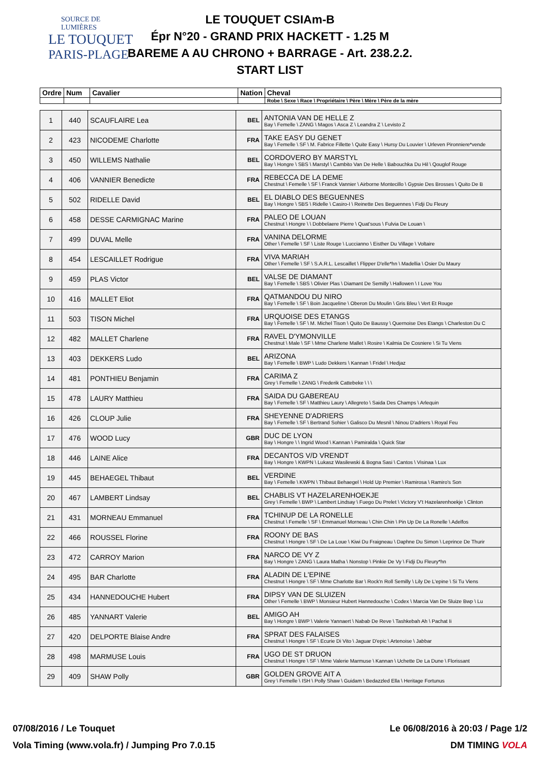SOURCE DE LUMIÈRES
LE TOUQUET
PARIS-PLAGE
LE TOUQUET CSIAm-B
Épr N°20 - GRAND PRIX HACKETT - 1.25 M
BAREME A AU CHRONO + BARRAGE - Art. 238.2.2.
START LIST
| Ordre | Num | Cavalier | Nation | Cheval |
| --- | --- | --- | --- | --- |
| | | | | Robe \ Sexe \ Race \ Propriétaire \ Père \ Mère \ Père de la mère |
| 1 | 440 | SCAUFLAIRE Lea | BEL | ANTONIA VAN DE HELLE Z Bay \ Femelle \ ZANG \ Magos \ Asca Z \ Leandra Z \ Levisto Z |
| 2 | 423 | NICODEME Charlotte | FRA | TAKE EASY DU GENET Bay \ Femelle \ SF \ M. Fabrice Fillette \ Quite Easy \ Hursy Du Louvier \ Urleven Pironniere*vende |
| 3 | 450 | WILLEMS Nathalie | BEL | CORDOVERO BY MARSTYL Bay \ Hongre \ SBS \ Marstyl \ Cambito Van De Helle \ Babouchka Du Hil \ Qouglof Rouge |
| 4 | 406 | VANNIER Benedicte | FRA | REBECCA DE LA DEME Chestnut \ Femelle \ SF \ Franck Vannier \ Airborne Montecillo \ Gypsie Des Brosses \ Quito De B |
| 5 | 502 | RIDELLE David | BEL | EL DIABLO DES BEGUENNES Bay \ Hongre \ SBS \ Ridelle \ Casiro-I \ Reinette Des Beguennes \ Fidji Du Fleury |
| 6 | 458 | DESSE CARMIGNAC Marine | FRA | PALEO DE LOUAN Chestnut \ Hongre \ \ Dobbelaere Pierre \ Quat'sous \ Fulvia De Louan \ |
| 7 | 499 | DUVAL Melle | FRA | VANINA DELORME Other \ Femelle \ SF \ Liste Rouge \ Luccianno \ Eisther Du Village \ Voltaire |
| 8 | 454 | LESCAILLET Rodrigue | FRA | VIVA MARIAH Other \ Femelle \ SF \ S.A.R.L. Lescaillet \ Flipper D'elle*hn \ Madellia \ Osier Du Maury |
| 9 | 459 | PLAS Victor | BEL | VALSE DE DIAMANT Bay \ Femelle \ SBS \ Olivier Plas \ Diamant De Semilly \ Hallowen \ I Love You |
| 10 | 416 | MALLET Eliot | FRA | QATMANDOU DU NIRO Bay \ Femelle \ SF \ Boin Jacqueline \ Oberon Du Moulin \ Gris Bleu \ Vert Et Rouge |
| 11 | 503 | TISON Michel | FRA | URQUOISE DES ETANGS Bay \ Femelle \ SF \ M. Michel Tison \ Quito De Baussy \ Quernoise Des Etangs \ Charleston Du C |
| 12 | 482 | MALLET Charlene | FRA | RAVEL D'YMONVILLE Chestnut \ Male \ SF \ Mme Charlene Mallet \ Rosire \ Kalmia De Cosniere \ Si Tu Viens |
| 13 | 403 | DEKKERS Ludo | BEL | ARIZONA Bay \ Femelle \ BWP \ Ludo Dekkers \ Kannan \ Fridel \ Hedjaz |
| 14 | 481 | PONTHIEU Benjamin | FRA | CARIMA Z Grey \ Femelle \ ZANG \ Frederik Cattebeke \ \ \ |
| 15 | 478 | LAURY Matthieu | FRA | SAIDA DU GABEREAU Bay \ Femelle \ SF \ Matthieu Laury \ Allegreto \ Saida Des Champs \ Arlequin |
| 16 | 426 | CLOUP Julie | FRA | SHEYENNE D'ADRIERS Bay \ Femelle \ SF \ Bertrand Sohier \ Galisco Du Mesnil \ Ninou D'adriers \ Royal Feu |
| 17 | 476 | WOOD Lucy | GBR | DUC DE LYON Bay \ Hongre \ \ Ingrid Wood \ Kannan \ Pamiralda \ Quick Star |
| 18 | 446 | LAINE Alice | FRA | DECANTOS V/D VRENDT Bay \ Hongre \ KWPN \ Lukasz Wasilewski & Bogna Sasi \ Cantos \ Visinaa \ Lux |
| 19 | 445 | BEHAEGEL Thibaut | BEL | VERDINE Bay \ Femelle \ KWPN \ Thibaut Behaegel \ Hold Up Premier \ Ramirosa \ Ramiro's Son |
| 20 | 467 | LAMBERT Lindsay | BEL | CHABLIS VT HAZELARENHOEKJE Grey \ Femelle \ BWP \ Lambert Lindsay \ Fuego Du Prelet \ Victory V't Hazelarenhoekje \ Clinton |
| 21 | 431 | MORNEAU Emmanuel | FRA | TCHINUP DE LA RONELLE Chestnut \ Femelle \ SF \ Emmanuel Morneau \ Chin Chin \ Pin Up De La Ronelle \ Adelfos |
| 22 | 466 | ROUSSEL Florine | FRA | ROONY DE BAS Chestnut \ Hongre \ SF \ De La Loue \ Kiwi Du Fraigneau \ Daphne Du Simon \ Leprince De Thurir |
| 23 | 472 | CARROY Marion | FRA | NARCO DE VY Z Bay \ Hongre \ ZANG \ Laura Matha \ Nonstop \ Pinkie De Vy \ Fidji Du Fleury*hn |
| 24 | 495 | BAR Charlotte | FRA | ALADIN DE L'EPINE Chestnut \ Hongre \ SF \ Mme Charlotte Bar \ Rock'n Roll Semilly \ Lily De L'epine \ Si Tu Viens |
| 25 | 434 | HANNEDOUCHE Hubert | FRA | DIPSY VAN DE SLUIZEN Other \ Femelle \ BWP \ Monsieur Hubert Hannedouche \ Codex \ Marcia Van De Sluize Bwp \ Lu |
| 26 | 485 | YANNART Valerie | BEL | AMIGO AH Bay \ Hongre \ BWP \ Valerie Yannaert \ Nabab De Reve \ Tashkebah Ah \ Pachat Ii |
| 27 | 420 | DELPORTE Blaise Andre | FRA | SPRAT DES FALAISES Chestnut \ Hongre \ SF \ Ecurie Di Vito \ Jaguar D'epic \ Artenoise \ Jabbar |
| 28 | 498 | MARMUSE Louis | FRA | UGO DE ST DRUON Chestnut \ Hongre \ SF \ Mme Valerie Marmuse \ Kannan \ Uchette De La Dune \ Florissant |
| 29 | 409 | SHAW Polly | GBR | GOLDEN GROVE AIT A Grey \ Femelle \ ISH \ Polly Shaw \ Guidam \ Bedazzled Ella \ Heritage Fortunus |
07/08/2016 / Le Touquet Le 06/08/2016 à 20:03 / Page 1/2
Vola Timing (www.vola.fr) / Jumping Pro 7.0.15 DM TIMING VOLA